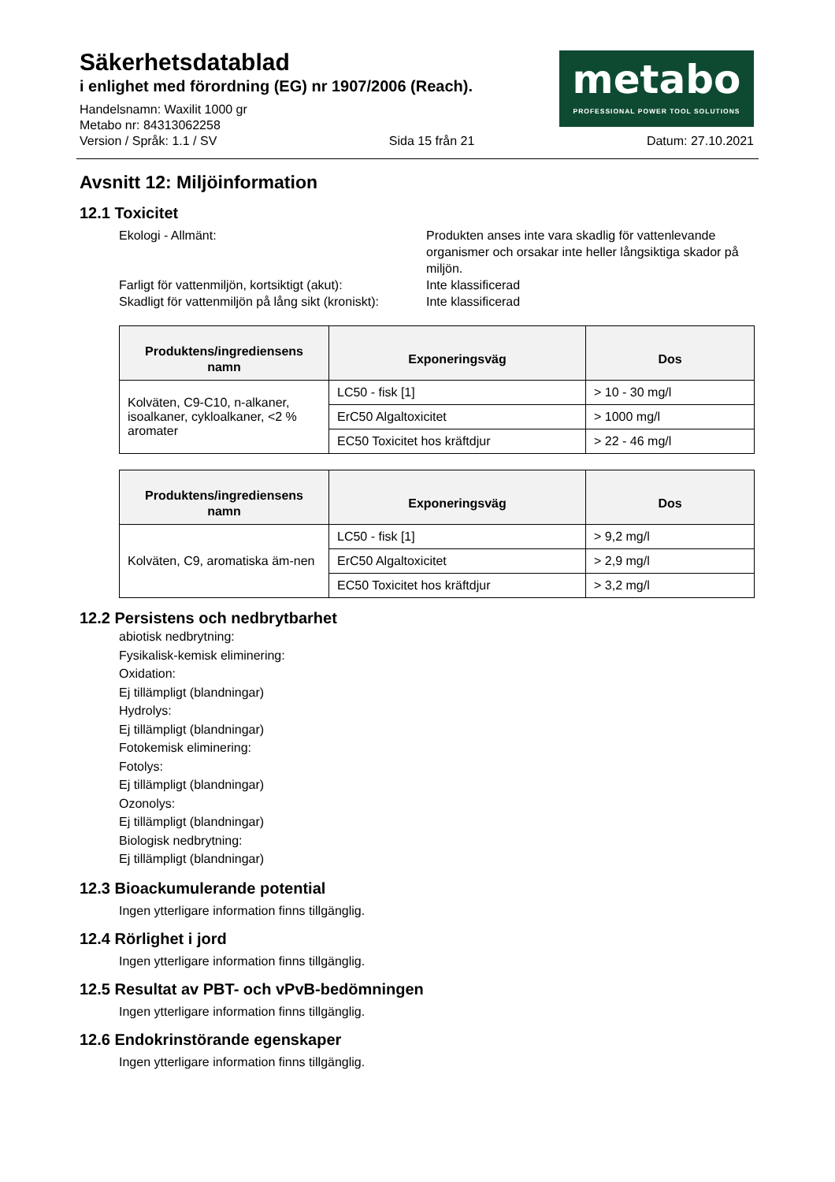Säkerhetsdatablad
i enlighet med förordning (EG) nr 1907/2006 (Reach).
metabo
PROFESSIONAL POWER TOOL SOLUTIONS
Handelsnamn: Waxilit 1000 gr
Metabo nr: 84313062258
Version / Språk: 1.1 / SV Sida 15 från 21 Datum: 27.10.2021
Avsnitt 12: Miljöinformation
12.1 Toxicitet
Ekologi - Allmänt: Produkten anses inte vara skadlig för vattenlevande organismer och orsakar inte heller långsiktiga skador på miljön.
Farligt för vattenmiljön, kortsiktigt (akut):
Inte klassificerad
Skadligt för vattenmiljön på lång sikt (kroniskt):
Inte klassificerad
| Produktens/ingrediensens namn | Exponeringsväg | Dos |
| --- | --- | --- |
| Kolväten, C9-C10, n-alkaner, isoalkaner, cykloalkaner, <2 % aromater | LC50 - fisk [1] | > 10 - 30 mg/l |
| | ErC50 Algaltoxicitet | > 1000 mg/l |
| | EC50 Toxicitet hos kräftdjur | > 22 - 46 mg/l |
| Produktens/ingrediensens namn | Exponeringsväg | Dos |
| --- | --- | --- |
| Kolväten, C9, aromatiska äm-nen | LC50 - fisk [1] | > 9,2 mg/l |
| | ErC50 Algaltoxicitet | > 2,9 mg/l |
| | EC50 Toxicitet hos kräftdjur | > 3,2 mg/l |
12.2 Persistens och nedbrytbarhet
abiotisk nedbrytning:
Fysikalisk-kemisk eliminering:
Oxidation:
Ej tillämpligt (blandningar)
Hydrolys:
Ej tillämpligt (blandningar)
Fotokemisk eliminering:
Fotolys:
Ej tillämpligt (blandningar)
Ozonolys:
Ej tillämpligt (blandningar)
Biologisk nedbrytning:
Ej tillämpligt (blandningar)
12.3 Bioackumulerande potential
Ingen ytterligare information finns tillgänglig.
12.4 Rörlighet i jord
Ingen ytterligare information finns tillgänglig.
12.5 Resultat av PBT- och vPvB-bedömningen
Ingen ytterligare information finns tillgänglig.
12.6 Endokrinstörande egenskaper
Ingen ytterligare information finns tillgänglig.